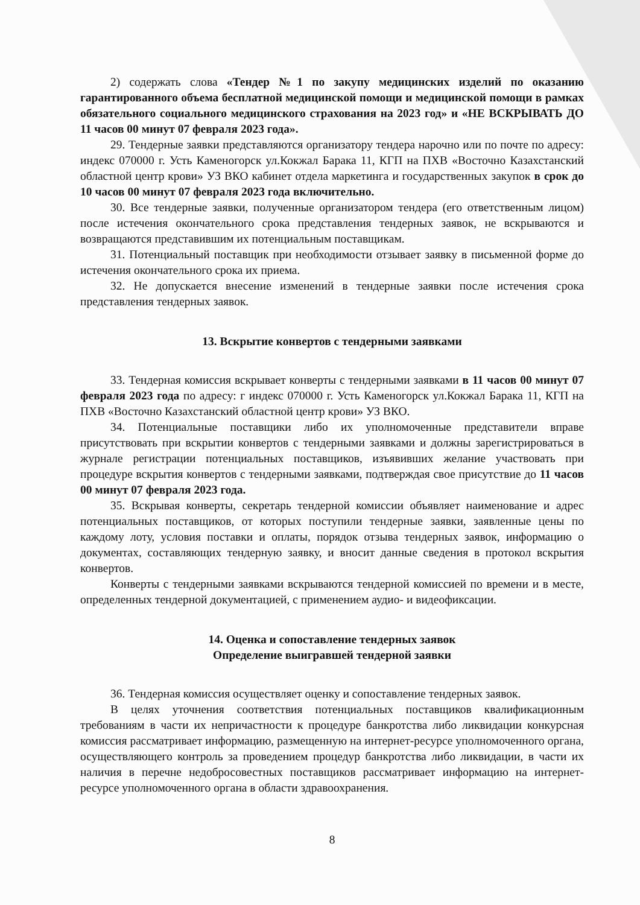2) содержать слова «Тендер №1 по закупу медицинских изделий по оказанию гарантированного объема бесплатной медицинской помощи и медицинской помощи в рамках обязательного социального медицинского страхования на 2023 год» и «НЕ ВСКРЫВАТЬ ДО 11 часов 00 минут 07 февраля 2023 года».
29. Тендерные заявки представляются организатору тендера нарочно или по почте по адресу: индекс 070000 г. Усть Каменогорск ул.Кокжал Барака 11, КГП на ПХВ «Восточно Казахстанский областной центр крови» УЗ ВКО кабинет отдела маркетинга и государственных закупок в срок до 10 часов 00 минут 07 февраля 2023 года включительно.
30. Все тендерные заявки, полученные организатором тендера (его ответственным лицом) после истечения окончательного срока представления тендерных заявок, не вскрываются и возвращаются представившим их потенциальным поставщикам.
31. Потенциальный поставщик при необходимости отзывает заявку в письменной форме до истечения окончательного срока их приема.
32. Не допускается внесение изменений в тендерные заявки после истечения срока представления тендерных заявок.
13. Вскрытие конвертов с тендерными заявками
33. Тендерная комиссия вскрывает конверты с тендерными заявками в 11 часов 00 минут 07 февраля 2023 года по адресу: г индекс 070000 г. Усть Каменогорск ул.Кокжал Барака 11, КГП на ПХВ «Восточно Казахстанский областной центр крови» УЗ ВКО.
34. Потенциальные поставщики либо их уполномоченные представители вправе присутствовать при вскрытии конвертов с тендерными заявками и должны зарегистрироваться в журнале регистрации потенциальных поставщиков, изъявивших желание участвовать при процедуре вскрытия конвертов с тендерными заявками, подтверждая свое присутствие до 11 часов 00 минут 07 февраля 2023 года.
35. Вскрывая конверты, секретарь тендерной комиссии объявляет наименование и адрес потенциальных поставщиков, от которых поступили тендерные заявки, заявленные цены по каждому лоту, условия поставки и оплаты, порядок отзыва тендерных заявок, информацию о документах, составляющих тендерную заявку, и вносит данные сведения в протокол вскрытия конвертов.
Конверты с тендерными заявками вскрываются тендерной комиссией по времени и в месте, определенных тендерной документацией, с применением аудио- и видеофиксации.
14. Оценка и сопоставление тендерных заявок
Определение выигравшей тендерной заявки
36. Тендерная комиссия осуществляет оценку и сопоставление тендерных заявок.
В целях уточнения соответствия потенциальных поставщиков квалификационным требованиям в части их непричастности к процедуре банкротства либо ликвидации конкурсная комиссия рассматривает информацию, размещенную на интернет-ресурсе уполномоченного органа, осуществляющего контроль за проведением процедур банкротства либо ликвидации, в части их наличия в перечне недобросовестных поставщиков рассматривает информацию на интернет-ресурсе уполномоченного органа в области здравоохранения.
8